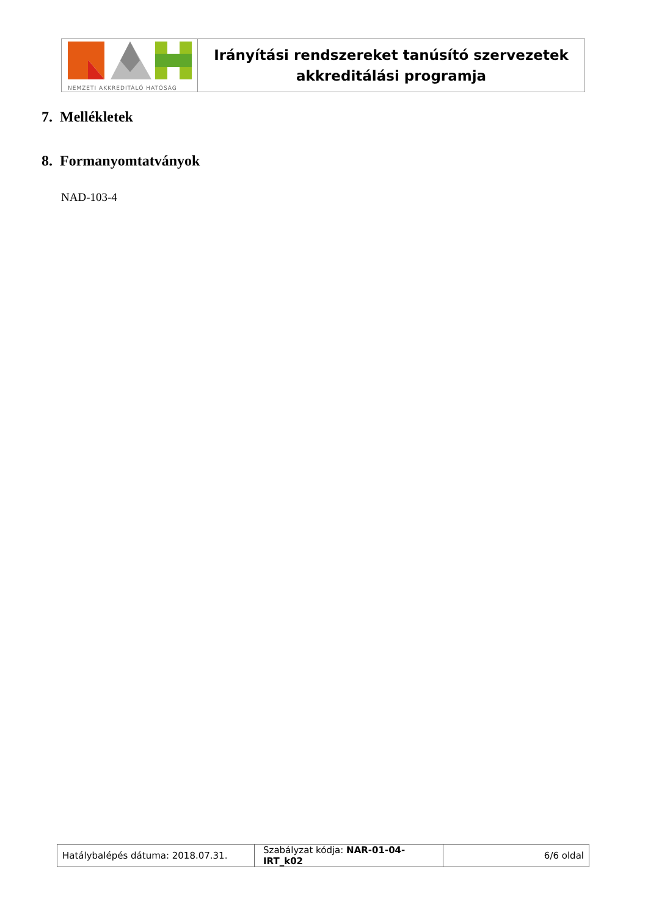| NEMZETI AKKREDITÁLÓ HATÓSÁG | Irányítási rendszereket tanúsító szervezetek akkreditálási programja |
7. Mellékletek
8. Formanyomtatványok
NAD-103-4
| Hatálybalépés dátuma: 2018.07.31. | Szabályzat kódja: NAR-01-04-IRT_k02 | 6/6 oldal |